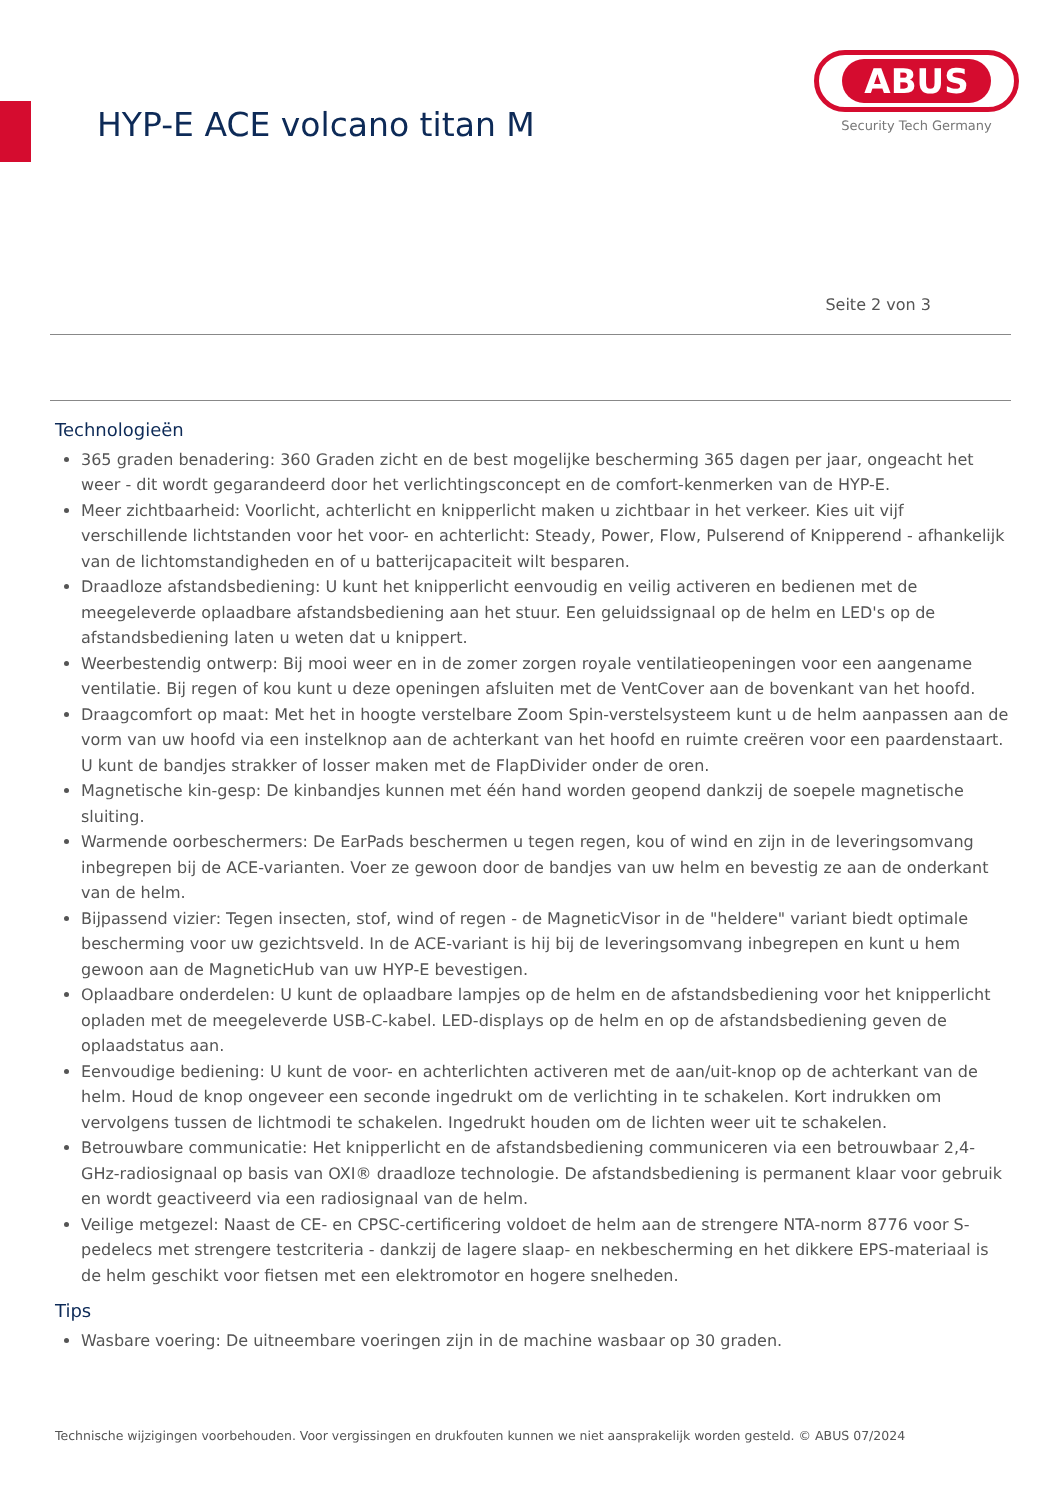HYP-E ACE volcano titan M
ABUS
Security Tech Germany
Seite 2 von 3
Technologieën
365 graden benadering: 360 Graden zicht en de best mogelijke bescherming 365 dagen per jaar, ongeacht het weer - dit wordt gegarandeerd door het verlichtingsconcept en de comfort-kenmerken van de HYP-E.
Meer zichtbaarheid: Voorlicht, achterlicht en knipperlicht maken u zichtbaar in het verkeer. Kies uit vijf verschillende lichtstanden voor het voor- en achterlicht: Steady, Power, Flow, Pulserend of Knipperend - afhankelijk van de lichtomstandigheden en of u batterijcapaciteit wilt besparen.
Draadloze afstandsbediening: U kunt het knipperlicht eenvoudig en veilig activeren en bedienen met de meegeleverde oplaadbare afstandsbediening aan het stuur. Een geluidssignaal op de helm en LED's op de afstandsbediening laten u weten dat u knippert.
Weerbestendig ontwerp: Bij mooi weer en in de zomer zorgen royale ventilatieopeningen voor een aangename ventilatie. Bij regen of kou kunt u deze openingen afsluiten met de VentCover aan de bovenkant van het hoofd.
Draagcomfort op maat: Met het in hoogte verstelbare Zoom Spin-verstelsysteem kunt u de helm aanpassen aan de vorm van uw hoofd via een instelknop aan de achterkant van het hoofd en ruimte creëren voor een paardenstaart. U kunt de bandjes strakker of losser maken met de FlapDivider onder de oren.
Magnetische kin-gesp: De kinbandjes kunnen met één hand worden geopend dankzij de soepele magnetische sluiting.
Warmende oorbeschermers: De EarPads beschermen u tegen regen, kou of wind en zijn in de leveringsomvang inbegrepen bij de ACE-varianten. Voer ze gewoon door de bandjes van uw helm en bevestig ze aan de onderkant van de helm.
Bijpassend vizier: Tegen insecten, stof, wind of regen - de MagneticVisor in de "heldere" variant biedt optimale bescherming voor uw gezichtsveld. In de ACE-variant is hij bij de leveringsomvang inbegrepen en kunt u hem gewoon aan de MagneticHub van uw HYP-E bevestigen.
Oplaadbare onderdelen: U kunt de oplaadbare lampjes op de helm en de afstandsbediening voor het knipperlicht opladen met de meegeleverde USB-C-kabel. LED-displays op de helm en op de afstandsbediening geven de oplaadstatus aan.
Eenvoudige bediening: U kunt de voor- en achterlichten activeren met de aan/uit-knop op de achterkant van de helm. Houd de knop ongeveer een seconde ingedrukt om de verlichting in te schakelen. Kort indrukken om vervolgens tussen de lichtmodi te schakelen. Ingedrukt houden om de lichten weer uit te schakelen.
Betrouwbare communicatie: Het knipperlicht en de afstandsbediening communiceren via een betrouwbaar 2,4-GHz-radiosignaal op basis van OXI® draadloze technologie. De afstandsbediening is permanent klaar voor gebruik en wordt geactiveerd via een radiosignaal van de helm.
Veilige metgezel: Naast de CE- en CPSC-certificering voldoet de helm aan de strengere NTA-norm 8776 voor S-pedelecs met strengere testcriteria - dankzij de lagere slaap- en nekbescherming en het dikkere EPS-materiaal is de helm geschikt voor fietsen met een elektromotor en hogere snelheden.
Tips
Wasbare voering: De uitneembare voeringen zijn in de machine wasbaar op 30 graden.
Technische wijzigingen voorbehouden. Voor vergissingen en drukfouten kunnen we niet aansprakelijk worden gesteld. © ABUS 07/2024